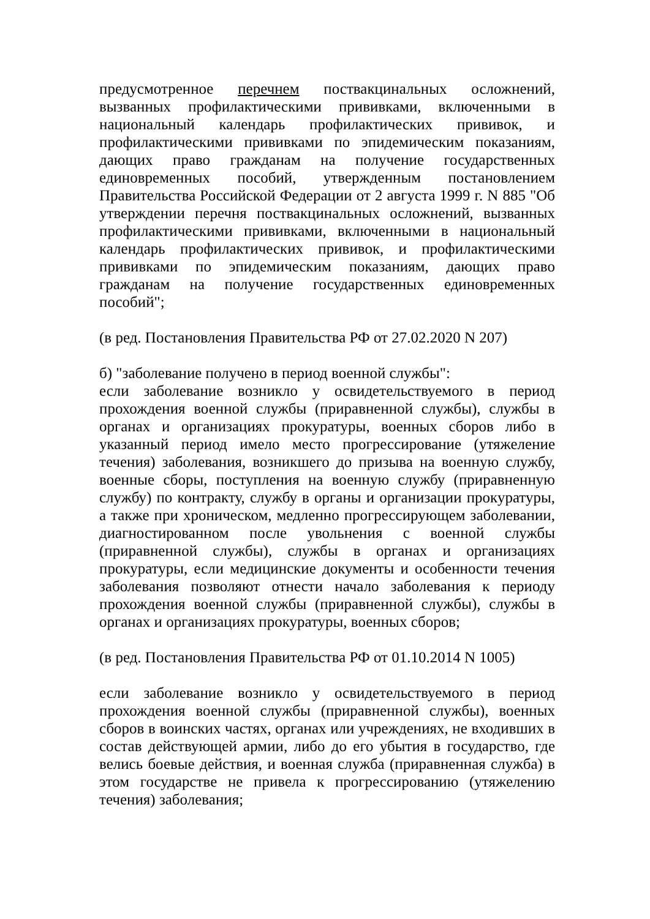предусмотренное перечнем поствакцинальных осложнений, вызванных профилактическими прививками, включенными в национальный календарь профилактических прививок, и профилактическими прививками по эпидемическим показаниям, дающих право гражданам на получение государственных единовременных пособий, утвержденным постановлением Правительства Российской Федерации от 2 августа 1999 г. N 885 "Об утверждении перечня поствакцинальных осложнений, вызванных профилактическими прививками, включенными в национальный календарь профилактических прививок, и профилактическими прививками по эпидемическим показаниям, дающих право гражданам на получение государственных единовременных пособий";
(в ред. Постановления Правительства РФ от 27.02.2020 N 207)
б) "заболевание получено в период военной службы":
если заболевание возникло у освидетельствуемого в период прохождения военной службы (приравненной службы), службы в органах и организациях прокуратуры, военных сборов либо в указанный период имело место прогрессирование (утяжеление течения) заболевания, возникшего до призыва на военную службу, военные сборы, поступления на военную службу (приравненную службу) по контракту, службу в органы и организации прокуратуры, а также при хроническом, медленно прогрессирующем заболевании, диагностированном после увольнения с военной службы (приравненной службы), службы в органах и организациях прокуратуры, если медицинские документы и особенности течения заболевания позволяют отнести начало заболевания к периоду прохождения военной службы (приравненной службы), службы в органах и организациях прокуратуры, военных сборов;
(в ред. Постановления Правительства РФ от 01.10.2014 N 1005)
если заболевание возникло у освидетельствуемого в период прохождения военной службы (приравненной службы), военных сборов в воинских частях, органах или учреждениях, не входивших в состав действующей армии, либо до его убытия в государство, где велись боевые действия, и военная служба (приравненная служба) в этом государстве не привела к прогрессированию (утяжелению течения) заболевания;